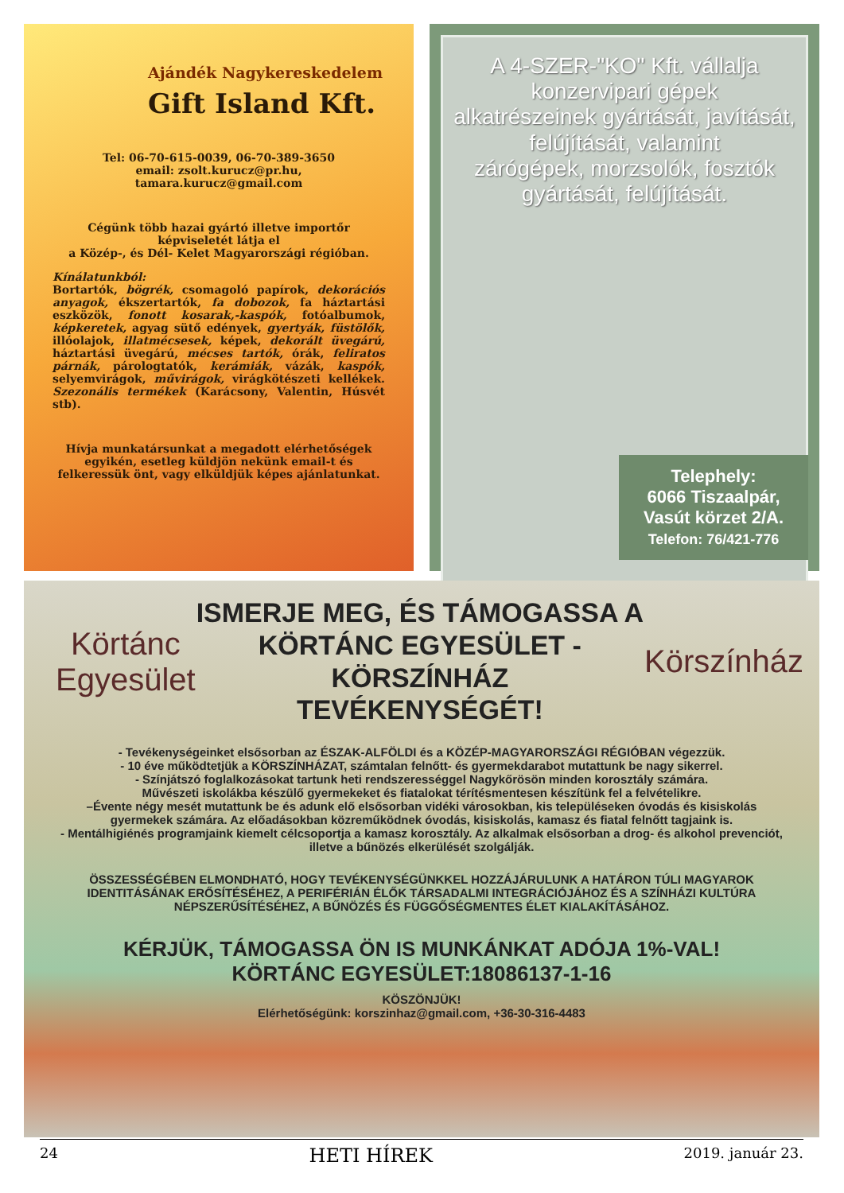Ajándék Nagykereskedelem
Gift Island Kft.
Tel: 06-70-615-0039, 06-70-389-3650
email: zsolt.kurucz@pr.hu,
tamara.kurucz@gmail.com
Cégünk több hazai gyártó illetve importőr képviseletét látja el
a Közép-, és Dél- Kelet Magyarországi régióban.
Kínálatunkból:
Bortartók, bögrék, csomagoló papírok, dekorációs anyagok, ékszertartók, fa dobozok, fa háztartási eszközök, fonott kosarak,-kaspók, fotóalbumok, képkeretek, agyag sütő edények, gyertyák, füstölők, illóolajok, illatmécsesek, képek, dekorált üvegárú, háztartási üvegárú, mécses tartók, órák, feliratos párnák, párologtatók, kerámiák, vázák, kaspók, selyemvirágok, művirágok, virágkötészeti kellékek. Szezonális termékek (Karácsony, Valentin, Húsvét stb).
Hívja munkatársunkat a megadott elérhetőségek egyikén, esetleg küldjön nekünk email-t és felkeressük önt, vagy elküldjük képes ajánlatunkat.
A 4-SZER-"KO" Kft. vállalja
konzervipari gépek
alkatrészeinek gyártását, javítását,
felújítását, valamint
zárógépek, morzsolók, fosztók
gyártását, felújítását.
Telephely:
6066 Tiszaalpár,
Vasút körzet 2/A.
Telefon: 76/421-776
Körtánc Egyesület
ISMERJE MEG, ÉS TÁMOGASSA A
KÖRTÁNC EGYESÜLET - KÖRSZÍNHÁZ
TEVÉKENYSÉGÉT!
Körszínház
- Tevékenységeinket elsősorban az ÉSZAK-ALFÖLDI és a KÖZÉP-MAGYARORSZÁGI RÉGIÓBAN végezzük.
- 10 éve működtetjük a KÖRSZÍNHÁZAT, számtalan felnőtt- és gyermekdarabot mutattunk be nagy sikerrel.
- Színjátszó foglalkozásokat tartunk heti rendszerességgel Nagykőrösön minden korosztály számára.
Művészeti iskolákba készülő gyermekeket és fiatalokat térítésmentesen készítünk fel a felvételikre.
–Évente négy mesét mutattunk be és adunk elő elsősorban vidéki városokban, kis településeken óvodás és kisiskolás gyermekek számára. Az előadásokban közreműködnek óvodás, kisiskolás, kamasz és fiatal felnőtt tagjaink is.
- Mentálhigiénés programjaink kiemelt célcsoportja a kamasz korosztály. Az alkalmak elsősorban a drog- és alkohol prevenciót, illetve a bűnözés elkerülését szolgálják.
ÖSSZESSÉGÉBEN ELMONDHATÓ, HOGY TEVÉKENYSÉGÜNKKEL HOZZÁJÁRULUNK A HATÁRON TÚLI MAGYAROK IDENTITÁSÁNAK ERŐSÍTÉSÉHEZ, A PERIFÉRIÁN ÉLŐK TÁRSADALMI INTEGRÁCIÓJÁHOZ ÉS A SZÍNHÁZI KULTÚRA NÉPSZERŰSÍTÉSÉHEZ, A BŰNÖZÉS ÉS FÜGGŐSÉGMENTES ÉLET KIALAKÍTÁSÁHOZ.
KÉRJÜK, TÁMOGASSA ÖN IS MUNKÁNKAT ADÓJA 1%-VAL!
KÖRTÁNC EGYESÜLET:18086137-1-16
KÖSZÖNJÜK!
Elérhetőségünk: korszinhaz@gmail.com, +36-30-316-4483
24 HETI HÍREK 2019. január 23.